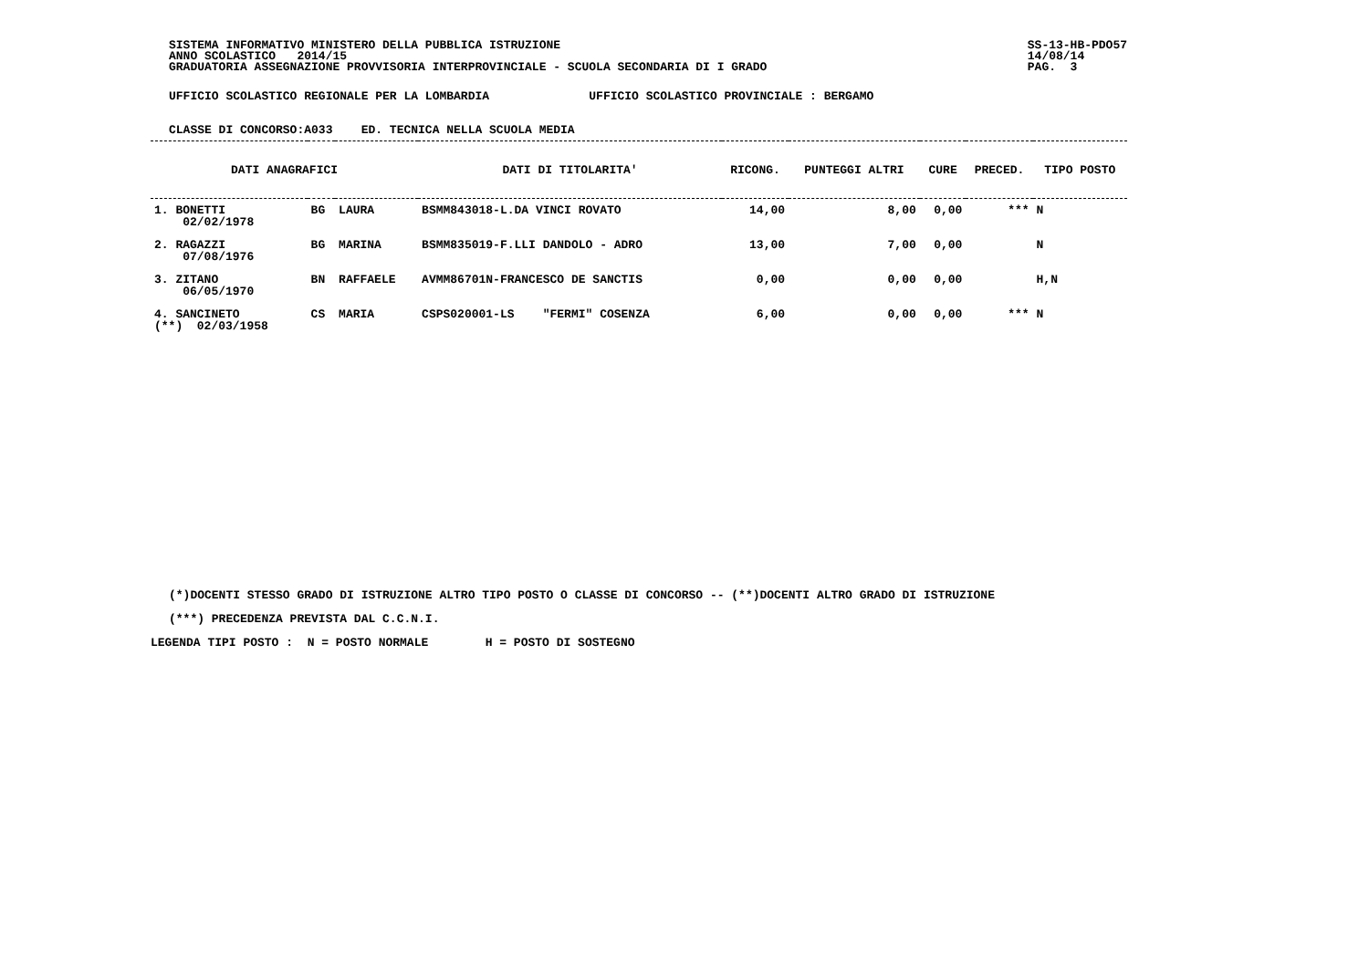SISTEMA INFORMATIVO MINISTERO DELLA PUBBLICA ISTRUZIONE
ANNO SCOLASTICO   2014/15
GRADUATORIA ASSEGNAZIONE PROVVISORIA INTERPROVINCIALE - SCUOLA SECONDARIA DI I GRADO
SS-13-HB-PDO57
14/08/14
PAG.  3
UFFICIO SCOLASTICO REGIONALE PER LA LOMBARDIA              UFFICIO SCOLASTICO PROVINCIALE : BERGAMO
CLASSE DI CONCORSO:A033    ED. TECNICA NELLA SCUOLA MEDIA
| DATI ANAGRAFICI | | | DATI DI TITOLARITA' | RICONG. | PUNTEGGI ALTRI | CURE | PRECED. | TIPO POSTO |
| --- | --- | --- | --- | --- | --- | --- | --- | --- |
| 1. BONETTI 02/02/1978 | BG | LAURA | BSMM843018-L.DA VINCI ROVATO | 14,00 | 8,00 | 0,00 | *** | N |
| 2. RAGAZZI 07/08/1976 | BG | MARINA | BSMM835019-F.LLI DANDOLO - ADRO | 13,00 | 7,00 | 0,00 | | N |
| 3. ZITANO 06/05/1970 | BN | RAFFAELE | AVMM86701N-FRANCESCO DE SANCTIS | 0,00 | 0,00 | 0,00 | | H,N |
| 4. SANCINETO (**) 02/03/1958 | CS | MARIA | CSPS020001-LS "FERMI" COSENZA | 6,00 | 0,00 | 0,00 | *** | N |
(*)DOCENTI STESSO GRADO DI ISTRUZIONE ALTRO TIPO POSTO O CLASSE DI CONCORSO -- (**)DOCENTI ALTRO GRADO DI ISTRUZIONE
(***) PRECEDENZA PREVISTA DAL C.C.N.I.
LEGENDA TIPI POSTO :  N = POSTO NORMALE        H = POSTO DI SOSTEGNO